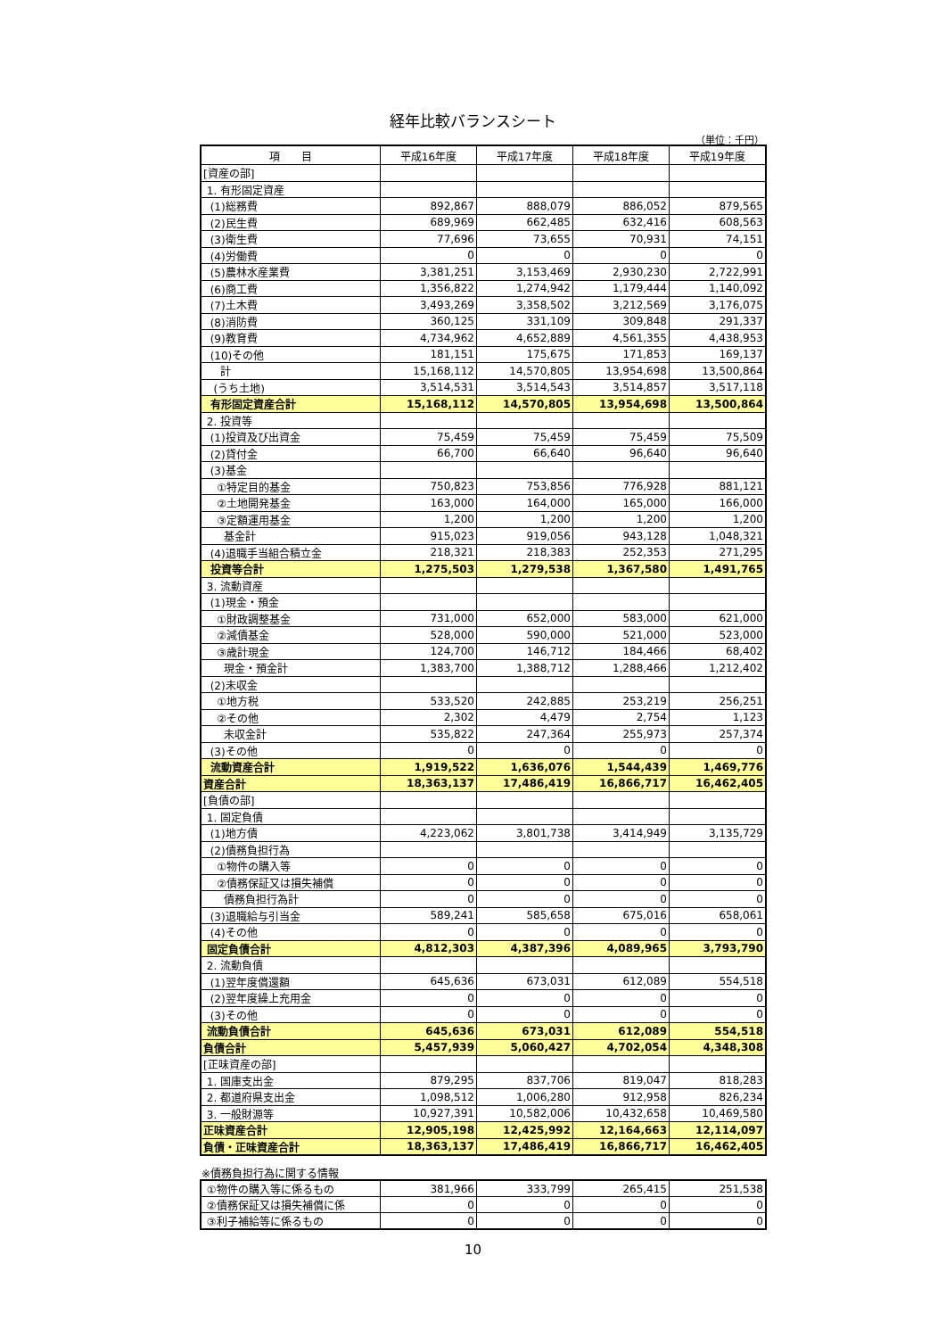経年比較バランスシート
（単位：千円）
| 項 目 | 平成16年度 | 平成17年度 | 平成18年度 | 平成19年度 |
| --- | --- | --- | --- | --- |
| [資産の部] | | | | |
| 1. 有形固定資産 | | | | |
| (1)総務費 | 892,867 | 888,079 | 886,052 | 879,565 |
| (2)民生費 | 689,969 | 662,485 | 632,416 | 608,563 |
| (3)衛生費 | 77,696 | 73,655 | 70,931 | 74,151 |
| (4)労働費 | 0 | 0 | 0 | 0 |
| (5)農林水産業費 | 3,381,251 | 3,153,469 | 2,930,230 | 2,722,991 |
| (6)商工費 | 1,356,822 | 1,274,942 | 1,179,444 | 1,140,092 |
| (7)土木費 | 3,493,269 | 3,358,502 | 3,212,569 | 3,176,075 |
| (8)消防費 | 360,125 | 331,109 | 309,848 | 291,337 |
| (9)教育費 | 4,734,962 | 4,652,889 | 4,561,355 | 4,438,953 |
| (10)その他 | 181,151 | 175,675 | 171,853 | 169,137 |
| 計 | 15,168,112 | 14,570,805 | 13,954,698 | 13,500,864 |
| (うち土地) | 3,514,531 | 3,514,543 | 3,514,857 | 3,517,118 |
| 有形固定資産合計 | 15,168,112 | 14,570,805 | 13,954,698 | 13,500,864 |
| 2. 投資等 | | | | |
| (1)投資及び出資金 | 75,459 | 75,459 | 75,459 | 75,509 |
| (2)貸付金 | 66,700 | 66,640 | 96,640 | 96,640 |
| (3)基金 | | | | |
| ①特定目的基金 | 750,823 | 753,856 | 776,928 | 881,121 |
| ②土地開発基金 | 163,000 | 164,000 | 165,000 | 166,000 |
| ③定額運用基金 | 1,200 | 1,200 | 1,200 | 1,200 |
| 基金計 | 915,023 | 919,056 | 943,128 | 1,048,321 |
| (4)退職手当組合積立金 | 218,321 | 218,383 | 252,353 | 271,295 |
| 投資等合計 | 1,275,503 | 1,279,538 | 1,367,580 | 1,491,765 |
| 3. 流動資産 | | | | |
| (1)現金・預金 | | | | |
| ①財政調整基金 | 731,000 | 652,000 | 583,000 | 621,000 |
| ②減債基金 | 528,000 | 590,000 | 521,000 | 523,000 |
| ③歳計現金 | 124,700 | 146,712 | 184,466 | 68,402 |
| 現金・預金計 | 1,383,700 | 1,388,712 | 1,288,466 | 1,212,402 |
| (2)未収金 | | | | |
| ①地方税 | 533,520 | 242,885 | 253,219 | 256,251 |
| ②その他 | 2,302 | 4,479 | 2,754 | 1,123 |
| 未収金計 | 535,822 | 247,364 | 255,973 | 257,374 |
| (3)その他 | 0 | 0 | 0 | 0 |
| 流動資産合計 | 1,919,522 | 1,636,076 | 1,544,439 | 1,469,776 |
| 資産合計 | 18,363,137 | 17,486,419 | 16,866,717 | 16,462,405 |
| [負債の部] | | | | |
| 1. 固定負債 | | | | |
| (1)地方債 | 4,223,062 | 3,801,738 | 3,414,949 | 3,135,729 |
| (2)債務負担行為 | | | | |
| ①物件の購入等 | 0 | 0 | 0 | 0 |
| ②債務保証又は損失補償 | 0 | 0 | 0 | 0 |
| 債務負担行為計 | 0 | 0 | 0 | 0 |
| (3)退職給与引当金 | 589,241 | 585,658 | 675,016 | 658,061 |
| (4)その他 | 0 | 0 | 0 | 0 |
| 固定負債合計 | 4,812,303 | 4,387,396 | 4,089,965 | 3,793,790 |
| 2. 流動負債 | | | | |
| (1)翌年度償還額 | 645,636 | 673,031 | 612,089 | 554,518 |
| (2)翌年度繰上充用金 | 0 | 0 | 0 | 0 |
| (3)その他 | 0 | 0 | 0 | 0 |
| 流動負債合計 | 645,636 | 673,031 | 612,089 | 554,518 |
| 負債合計 | 5,457,939 | 5,060,427 | 4,702,054 | 4,348,308 |
| [正味資産の部] | | | | |
| 1. 国庫支出金 | 879,295 | 837,706 | 819,047 | 818,283 |
| 2. 都道府県支出金 | 1,098,512 | 1,006,280 | 912,958 | 826,234 |
| 3. 一般財源等 | 10,927,391 | 10,582,006 | 10,432,658 | 10,469,580 |
| 正味資産合計 | 12,905,198 | 12,425,992 | 12,164,663 | 12,114,097 |
| 負債・正味資産合計 | 18,363,137 | 17,486,419 | 16,866,717 | 16,462,405 |
※債務負担行為に関する情報
| ①物件の購入等に係るもの | 381,966 | 333,799 | 265,415 | 251,538 |
| ②債務保証又は損失補償に係 | 0 | 0 | 0 | 0 |
| ③利子補給等に係るもの | 0 | 0 | 0 | 0 |
10